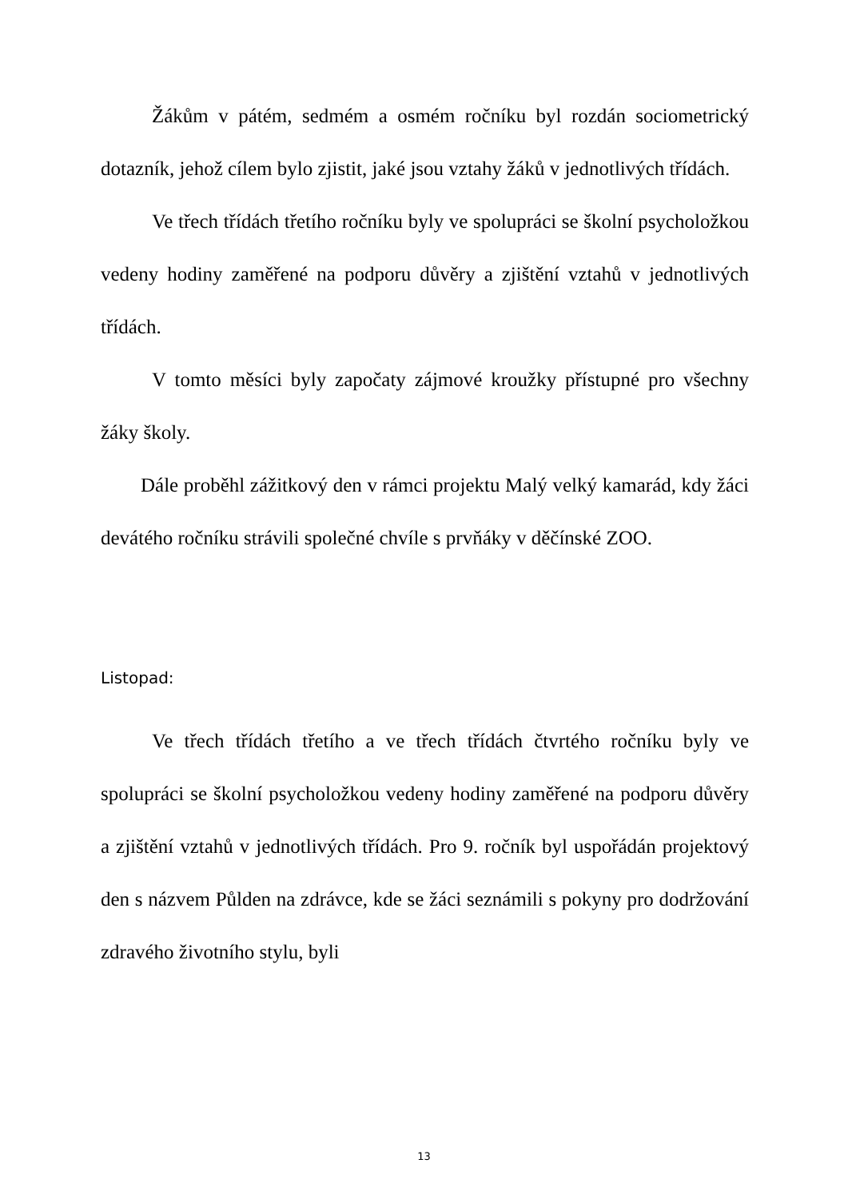Žákům v pátém, sedmém a osmém ročníku byl rozdán sociometrický dotazník, jehož cílem bylo zjistit, jaké jsou vztahy žáků v jednotlivých třídách.
Ve třech třídách třetího ročníku byly ve spolupráci se školní psycholožkou vedeny hodiny zaměřené na podporu důvěry a zjištění vztahů v jednotlivých třídách.
V tomto měsíci byly započaty zájmové kroužky přístupné pro všechny žáky školy.
Dále proběhl zážitkový den v rámci projektu Malý velký kamarád, kdy žáci devátého ročníku strávili společné chvíle s prvňáky v děčínské ZOO.
Listopad:
Ve třech třídách třetího a ve třech třídách čtvrtého ročníku byly ve spolupráci se školní psycholožkou vedeny hodiny zaměřené na podporu důvěry a zjištění vztahů v jednotlivých třídách. Pro 9. ročník byl uspořádán projektový den s názvem Půlden na zdrávce, kde se žáci seznámili s pokyny pro dodržování zdravého životního stylu, byli
13